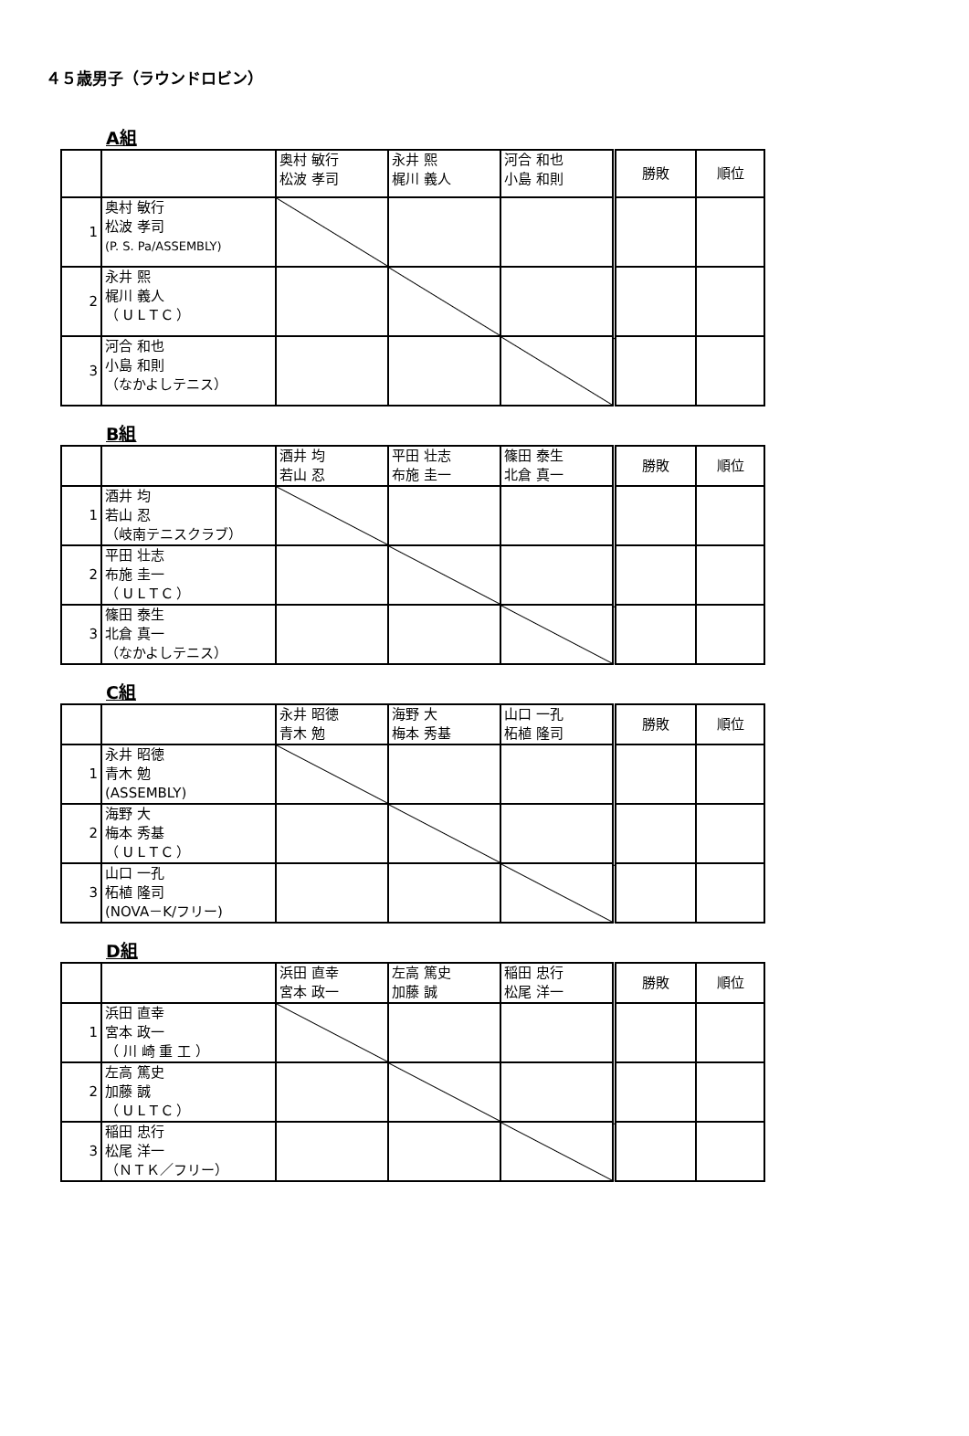４５歳男子（ラウンドロビン）
A組
| | | 奥村 敏行 松波 孝司 | 永井 熙 梶川 義人 | 河合 和也 小島 和則 | 勝敗 | 順位 |
| 1 | 奥村 敏行 松波 孝司 (P. S. Pa/ASSEMBLY) | | | | | |
| 2 | 永井 熙 梶川 義人 （ U L T C ） | | | | | |
| 3 | 河合 和也 小島 和則 （なかよしテニス） | | | | | |
B組
| | | 酒井 均 若山 忍 | 平田 壮志 布施 圭一 | 篠田 泰生 北倉 真一 | 勝敗 | 順位 |
| 1 | 酒井 均 若山 忍 （岐南テニスクラブ） | | | | | |
| 2 | 平田 壮志 布施 圭一 （ U L T C ） | | | | | |
| 3 | 篠田 泰生 北倉 真一 （なかよしテニス） | | | | | |
C組
| | | 永井 昭徳 青木 勉 | 海野 大 梅本 秀基 | 山口 一孔 柘植 隆司 | 勝敗 | 順位 |
| 1 | 永井 昭徳 青木 勉 (ASSEMBLY) | | | | | |
| 2 | 海野 大 梅本 秀基 （ U L T C ） | | | | | |
| 3 | 山口 一孔 柘植 隆司 (NOVA－K/フリー) | | | | | |
D組
| | | 浜田 直幸 宮本 政一 | 左高 篤史 加藤 誠 | 稲田 忠行 松尾 洋一 | 勝敗 | 順位 |
| 1 | 浜田 直幸 宮本 政一 （ 川 崎 重 工 ） | | | | | |
| 2 | 左高 篤史 加藤 誠 （ U L T C ） | | | | | |
| 3 | 稲田 忠行 松尾 洋一 （ＮＴＫ／フリー） | | | | | |